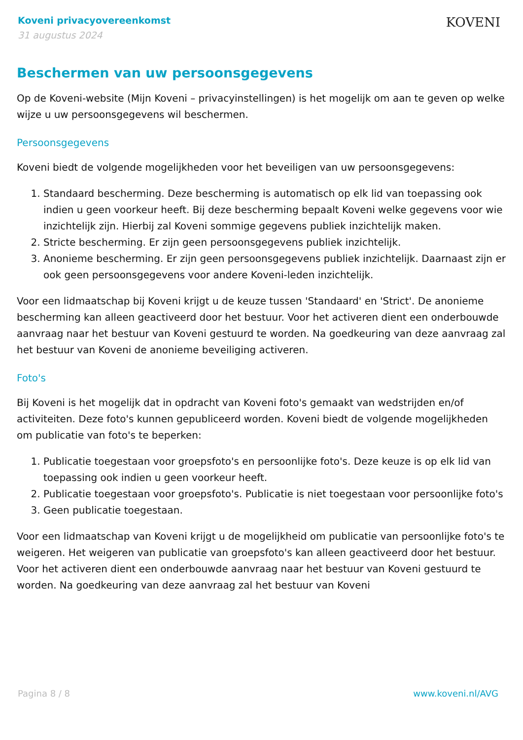Koveni privacyovereenkomst
31 augustus 2024
KOVENI
Beschermen van uw persoonsgegevens
Op de Koveni-website (Mijn Koveni – privacyinstellingen) is het mogelijk om aan te geven op welke wijze u uw persoonsgegevens wil beschermen.
Persoonsgegevens
Koveni biedt de volgende mogelijkheden voor het beveiligen van uw persoonsgegevens:
1. Standaard bescherming. Deze bescherming is automatisch op elk lid van toepassing ook indien u geen voorkeur heeft. Bij deze bescherming bepaalt Koveni welke gegevens voor wie inzichtelijk zijn. Hierbij zal Koveni sommige gegevens publiek inzichtelijk maken.
2. Stricte bescherming. Er zijn geen persoonsgegevens publiek inzichtelijk.
3. Anonieme bescherming. Er zijn geen persoonsgegevens publiek inzichtelijk. Daarnaast zijn er ook geen persoonsgegevens voor andere Koveni-leden inzichtelijk.
Voor een lidmaatschap bij Koveni krijgt u de keuze tussen 'Standaard' en 'Strict'. De anonieme bescherming kan alleen geactiveerd door het bestuur. Voor het activeren dient een onderbouwde aanvraag naar het bestuur van Koveni gestuurd te worden. Na goedkeuring van deze aanvraag zal het bestuur van Koveni de anonieme beveiliging activeren.
Foto's
Bij Koveni is het mogelijk dat in opdracht van Koveni foto's gemaakt van wedstrijden en/of activiteiten. Deze foto's kunnen gepubliceerd worden. Koveni biedt de volgende mogelijkheden om publicatie van foto's te beperken:
1. Publicatie toegestaan voor groepsfoto's en persoonlijke foto's. Deze keuze is op elk lid van toepassing ook indien u geen voorkeur heeft.
2. Publicatie toegestaan voor groepsfoto's. Publicatie is niet toegestaan voor persoonlijke foto's
3. Geen publicatie toegestaan.
Voor een lidmaatschap van Koveni krijgt u de mogelijkheid om publicatie van persoonlijke foto's te weigeren. Het weigeren van publicatie van groepsfoto's kan alleen geactiveerd door het bestuur. Voor het activeren dient een onderbouwde aanvraag naar het bestuur van Koveni gestuurd te worden. Na goedkeuring van deze aanvraag zal het bestuur van Koveni
Pagina 8 / 8 www.koveni.nl/AVG